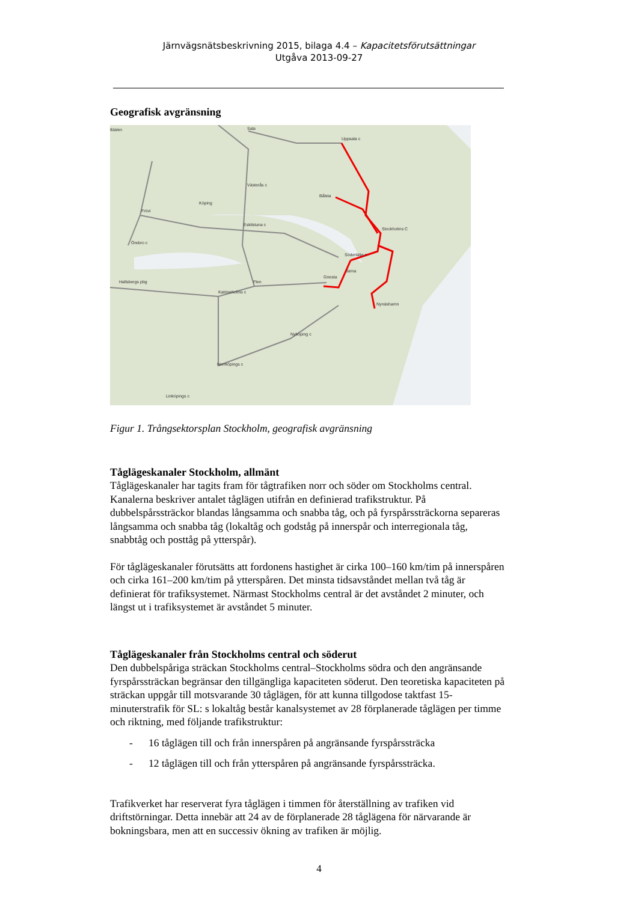Järnvägsnätsbeskrivning 2015, bilaga 4.4 – Kapacitetsförutsättningar
Utgåva 2013-09-27
Geografisk avgränsning
Uppsala c
Sala
Västerås c
Stockholms C
Södertälje c
Örebro c
Eskilstuna c
Hallsbergs pbg
Katrineholms c
Nyköping c
Norrköpings c
Linköpings c
Nynäshamn
Gnesta
Bålsta
Frövi
Köping
Flen
Järna
lldalen
Figur 1. Trångsektorsplan Stockholm, geografisk avgränsning
Tåglägeskanaler Stockholm, allmänt
Tåglägeskanaler har tagits fram för tågtrafiken norr och söder om Stockholms central. Kanalerna beskriver antalet tåglägen utifrån en definierad trafikstruktur. På dubbelspårssträckor blandas långsamma och snabba tåg, och på fyrspårssträckorna separeras långsamma och snabba tåg (lokaltåg och godståg på innerspår och interregionala tåg, snabbtåg och posttåg på ytterspår).
För tåglägeskanaler förutsätts att fordonens hastighet är cirka 100–160 km/tim på innerspåren och cirka 161–200 km/tim på ytterspåren. Det minsta tidsavståndet mellan två tåg är definierat för trafiksystemet. Närmast Stockholms central är det avståndet 2 minuter, och längst ut i trafiksystemet är avståndet 5 minuter.
Tåglägeskanaler från Stockholms central och söderut
Den dubbelspåriga sträckan Stockholms central–Stockholms södra och den angränsande fyrspårssträckan begränsar den tillgängliga kapaciteten söderut. Den teoretiska kapaciteten på sträckan uppgår till motsvarande 30 tåglägen, för att kunna tillgodose taktfast 15-minuterstrafik för SL: s lokaltåg består kanalsystemet av 28 förplanerade tåglägen per timme och riktning, med följande trafikstruktur:
- 16 tåglägen till och från innerspåren på angränsande fyrspårssträcka
- 12 tåglägen till och från ytterspåren på angränsande fyrspårssträcka.
Trafikverket har reserverat fyra tåglägen i timmen för återställning av trafiken vid driftstörningar. Detta innebär att 24 av de förplanerade 28 tåglägena för närvarande är bokningsbara, men att en successiv ökning av trafiken är möjlig.
4